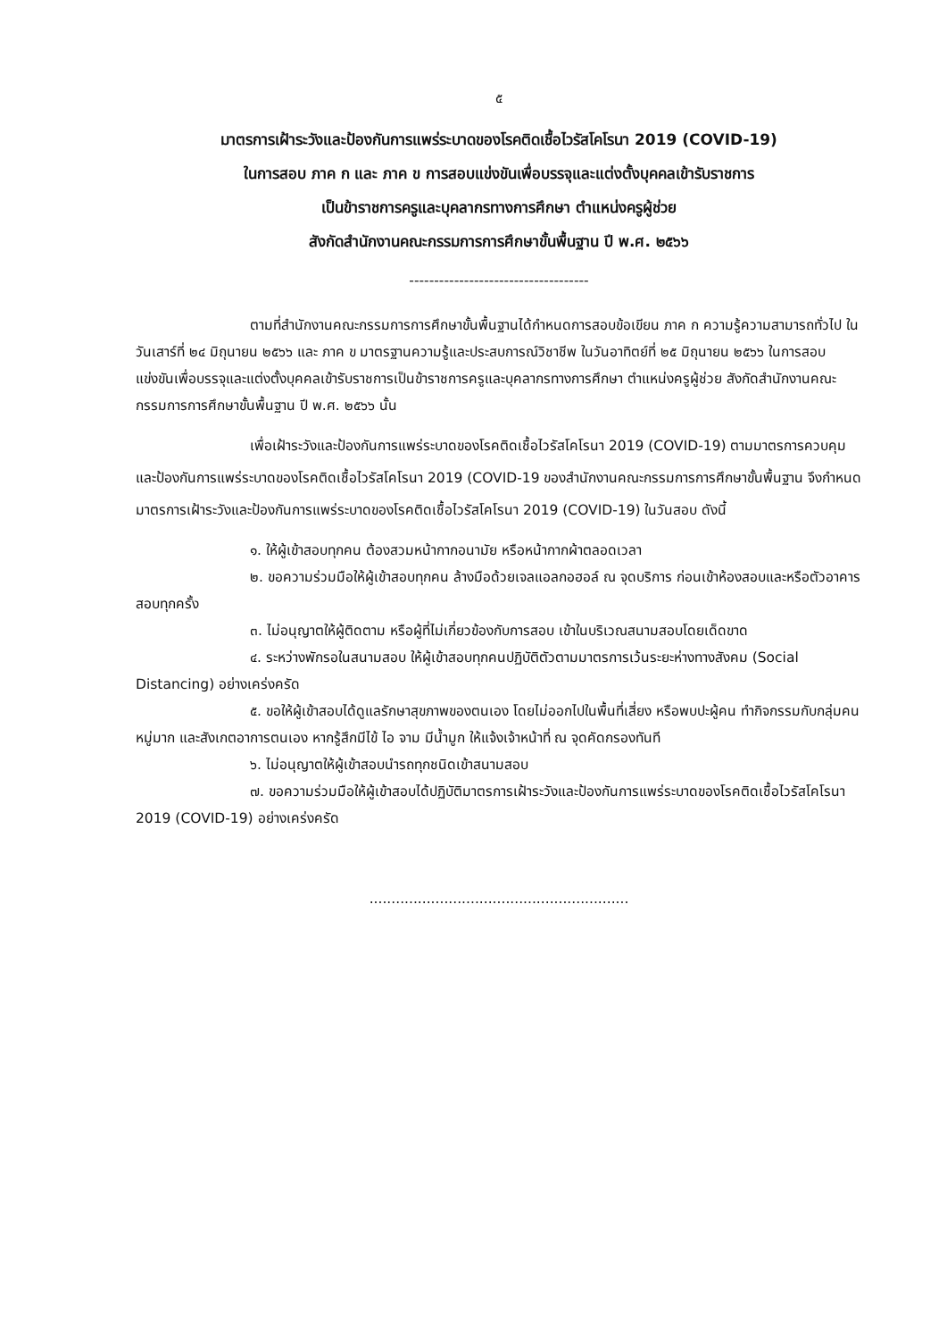๕
มาตรการเฝ้าระวังและป้องกันการแพร่ระบาดของโรคติดเชื้อไวรัสโคโรนา 2019 (COVID-19)
ในการสอบ ภาค ก และ ภาค ข การสอบแข่งขันเพื่อบรรจุและแต่งตั้งบุคคลเข้ารับราชการ
เป็นข้าราชการครูและบุคลากรทางการศึกษา ตำแหน่งครูผู้ช่วย
สังกัดสำนักงานคณะกรรมการการศึกษาขั้นพื้นฐาน ปี พ.ศ. ๒๕๖๖
------------------------------------
ตามที่สำนักงานคณะกรรมการการศึกษาขั้นพื้นฐานได้กำหนดการสอบข้อเขียน ภาค ก ความรู้ความสามารถทั่วไป ในวันเสาร์ที่ ๒๔ มิถุนายน ๒๕๖๖ และ ภาค ข มาตรฐานความรู้และประสบการณ์วิชาชีพ ในวันอาทิตย์ที่ ๒๕ มิถุนายน ๒๕๖๖ ในการสอบแข่งขันเพื่อบรรจุและแต่งตั้งบุคคลเข้ารับราชการเป็นข้าราชการครูและบุคลากรทางการศึกษา ตำแหน่งครูผู้ช่วย สังกัดสำนักงานคณะกรรมการการศึกษาขั้นพื้นฐาน ปี พ.ศ. ๒๕๖๖ นั้น
เพื่อเฝ้าระวังและป้องกันการแพร่ระบาดของโรคติดเชื้อไวรัสโคโรนา 2019 (COVID-19) ตามมาตรการควบคุมและป้องกันการแพร่ระบาดของโรคติดเชื้อไวรัสโคโรนา 2019 (COVID-19 ของสำนักงานคณะกรรมการการศึกษาขั้นพื้นฐาน จึงกำหนดมาตรการเฝ้าระวังและป้องกันการแพร่ระบาดของโรคติดเชื้อไวรัสโคโรนา 2019 (COVID-19) ในวันสอบ ดังนี้
๑. ให้ผู้เข้าสอบทุกคน ต้องสวมหน้ากากอนามัย หรือหน้ากากผ้าตลอดเวลา
๒. ขอความร่วมมือให้ผู้เข้าสอบทุกคน ล้างมือด้วยเจลแอลกอฮอล์ ณ จุดบริการ ก่อนเข้าห้องสอบและหรือตัวอาคารสอบทุกครั้ง
๓. ไม่อนุญาตให้ผู้ติดตาม หรือผู้ที่ไม่เกี่ยวข้องกับการสอบ เข้าในบริเวณสนามสอบโดยเด็ดขาด
๔. ระหว่างพักรอในสนามสอบ ให้ผู้เข้าสอบทุกคนปฏิบัติตัวตามมาตรการเว้นระยะห่างทางสังคม (Social Distancing) อย่างเคร่งครัด
๕. ขอให้ผู้เข้าสอบได้ดูแลรักษาสุขภาพของตนเอง โดยไม่ออกไปในพื้นที่เสี่ยง หรือพบปะผู้คน ทำกิจกรรมกับกลุ่มคนหมู่มาก และสังเกตอาการตนเอง หากรู้สึกมีไข้ ไอ จาม มีน้ำมูก ให้แจ้งเจ้าหน้าที่ ณ จุดคัดกรองทันที
๖. ไม่อนุญาตให้ผู้เข้าสอบนำรถทุกชนิดเข้าสนามสอบ
๗. ขอความร่วมมือให้ผู้เข้าสอบได้ปฏิบัติมาตรการเฝ้าระวังและป้องกันการแพร่ระบาดของโรคติดเชื้อไวรัสโคโรนา 2019 (COVID-19) อย่างเคร่งครัด
...........................................................